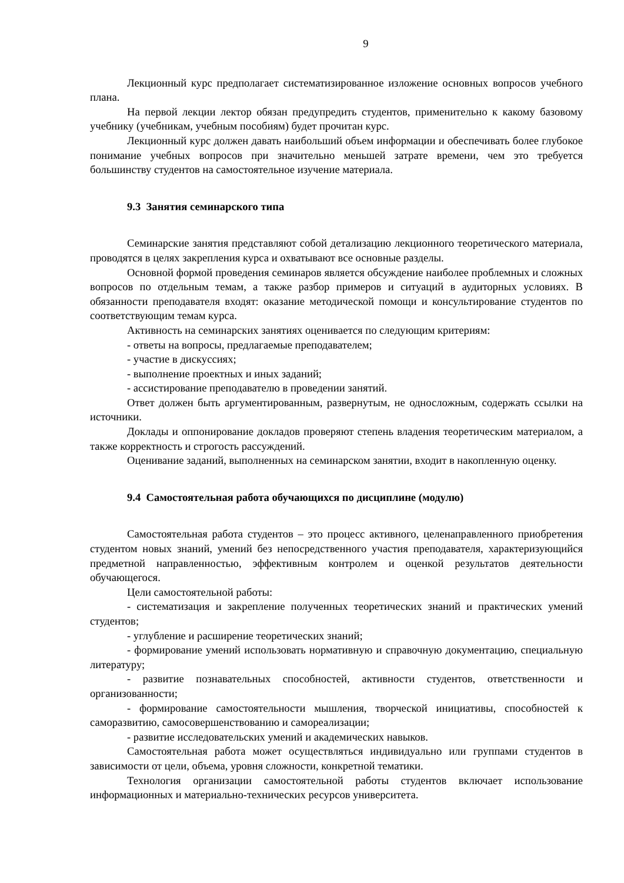9
Лекционный курс предполагает систематизированное изложение основных вопросов учебного плана.
На первой лекции лектор обязан предупредить студентов, применительно к какому базовому учебнику (учебникам, учебным пособиям) будет прочитан курс.
Лекционный курс должен давать наибольший объем информации и обеспечивать более глубокое понимание учебных вопросов при значительно меньшей затрате времени, чем это требуется большинству студентов на самостоятельное изучение материала.
9.3 Занятия семинарского типа
Семинарские занятия представляют собой детализацию лекционного теоретического материала, проводятся в целях закрепления курса и охватывают все основные разделы.
Основной формой проведения семинаров является обсуждение наиболее проблемных и сложных вопросов по отдельным темам, а также разбор примеров и ситуаций в аудиторных условиях. В обязанности преподавателя входят: оказание методической помощи и консультирование студентов по соответствующим темам курса.
Активность на семинарских занятиях оценивается по следующим критериям:
- ответы на вопросы, предлагаемые преподавателем;
- участие в дискуссиях;
- выполнение проектных и иных заданий;
- ассистирование преподавателю в проведении занятий.
Ответ должен быть аргументированным, развернутым, не односложным, содержать ссылки на источники.
Доклады и оппонирование докладов проверяют степень владения теоретическим материалом, а также корректность и строгость рассуждений.
Оценивание заданий, выполненных на семинарском занятии, входит в накопленную оценку.
9.4 Самостоятельная работа обучающихся по дисциплине (модулю)
Самостоятельная работа студентов – это процесс активного, целенаправленного приобретения студентом новых знаний, умений без непосредственного участия преподавателя, характеризующийся предметной направленностью, эффективным контролем и оценкой результатов деятельности обучающегося.
Цели самостоятельной работы:
- систематизация и закрепление полученных теоретических знаний и практических умений студентов;
- углубление и расширение теоретических знаний;
- формирование умений использовать нормативную и справочную документацию, специальную литературу;
- развитие познавательных способностей, активности студентов, ответственности и организованности;
- формирование самостоятельности мышления, творческой инициативы, способностей к саморазвитию, самосовершенствованию и самореализации;
- развитие исследовательских умений и академических навыков.
Самостоятельная работа может осуществляться индивидуально или группами студентов в зависимости от цели, объема, уровня сложности, конкретной тематики.
Технология организации самостоятельной работы студентов включает использование информационных и материально-технических ресурсов университета.